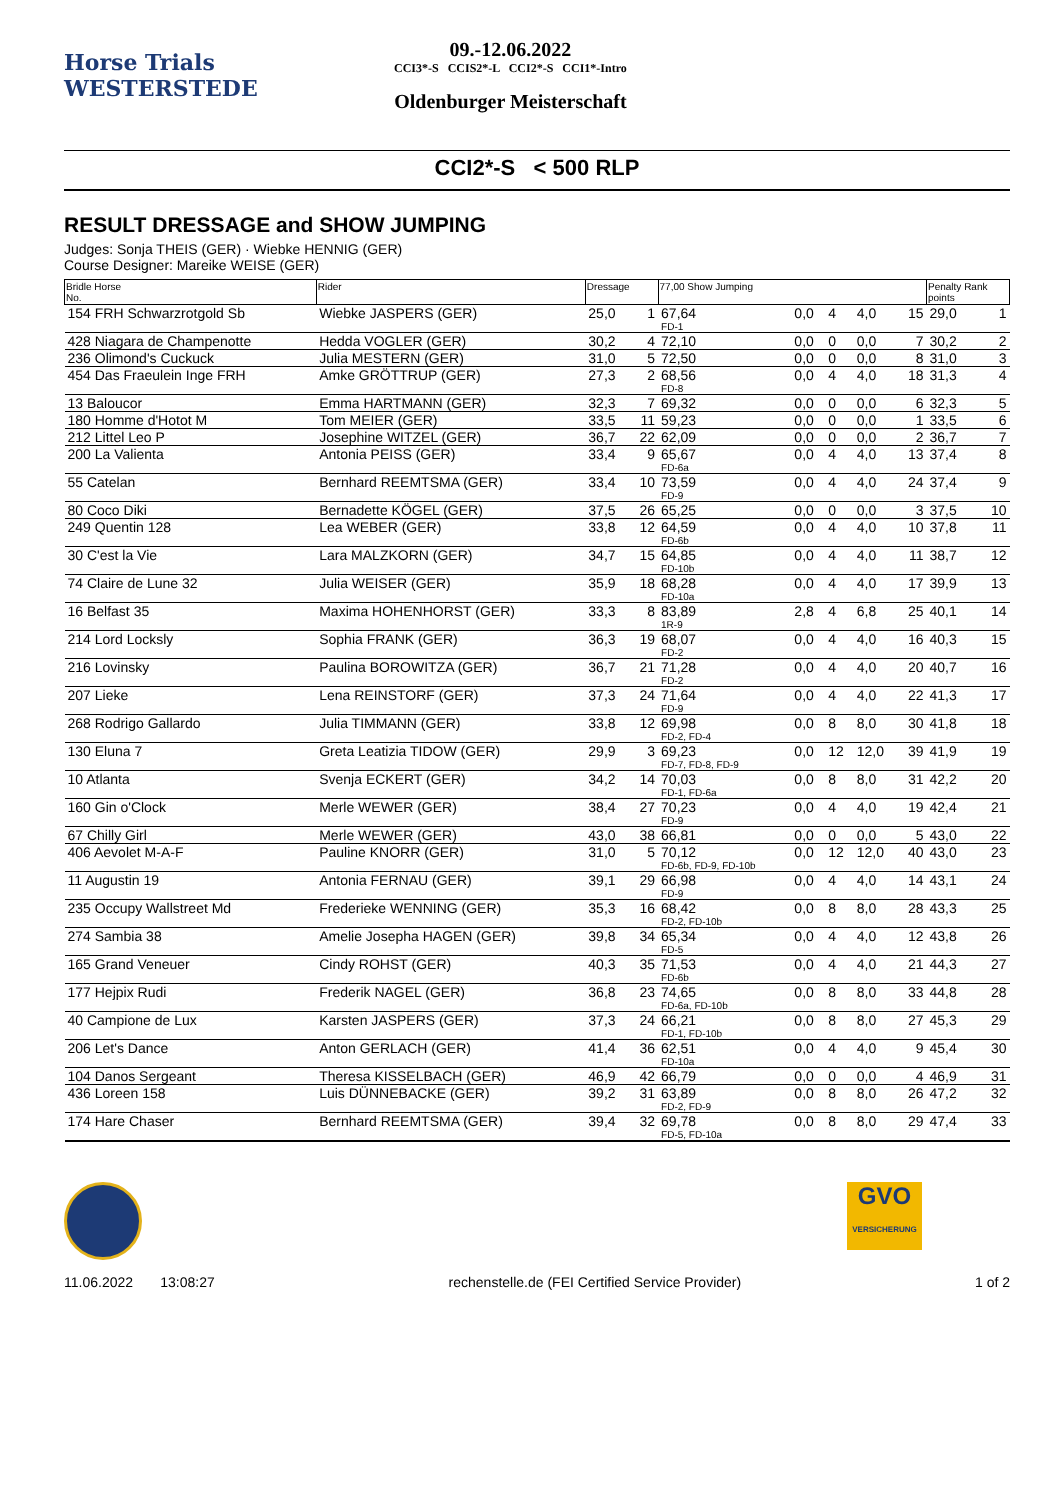Horse Trials
WESTERSTEDE
09.-12.06.2022
CCI3*-S CCIS2*-L CCI2*-S CCI1*-Intro
Oldenburger Meisterschaft
CCI2*-S < 500 RLP
RESULT DRESSAGE and SHOW JUMPING
Judges: Sonja THEIS (GER) · Wiebke HENNIG (GER)
Course Designer: Mareike WEISE (GER)
| Bridle Horse No. | Rider | Dressage | | 77,00 Show Jumping | | | | | Penalty Rank points | |
| --- | --- | --- | --- | --- | --- | --- | --- | --- | --- | --- |
| 154 FRH Schwarzrotgold Sb | Wiebke JASPERS (GER) | 25,0 | 1 | 67,64 FD-1 | 0,0 | 4 | 4,0 | 15 | 29,0 | 1 |
| 428 Niagara de Champenotte | Hedda VOGLER (GER) | 30,2 | 4 | 72,10 | 0,0 | 0 | 0,0 | 7 | 30,2 | 2 |
| 236 Olimond's Cuckuck | Julia MESTERN (GER) | 31,0 | 5 | 72,50 | 0,0 | 0 | 0,0 | 8 | 31,0 | 3 |
| 454 Das Fraeulein Inge FRH | Amke GRÖTTRUP (GER) | 27,3 | 2 | 68,56 FD-8 | 0,0 | 4 | 4,0 | 18 | 31,3 | 4 |
| 13 Baloucor | Emma HARTMANN (GER) | 32,3 | 7 | 69,32 | 0,0 | 0 | 0,0 | 6 | 32,3 | 5 |
| 180 Homme d'Hotot M | Tom MEIER (GER) | 33,5 | 11 | 59,23 | 0,0 | 0 | 0,0 | 1 | 33,5 | 6 |
| 212 Littel Leo P | Josephine WITZEL (GER) | 36,7 | 22 | 62,09 | 0,0 | 0 | 0,0 | 2 | 36,7 | 7 |
| 200 La Valienta | Antonia PEISS (GER) | 33,4 | 9 | 65,67 FD-6a | 0,0 | 4 | 4,0 | 13 | 37,4 | 8 |
| 55 Catelan | Bernhard REEMTSMA (GER) | 33,4 | 10 | 73,59 FD-9 | 0,0 | 4 | 4,0 | 24 | 37,4 | 9 |
| 80 Coco Diki | Bernadette KÖGEL (GER) | 37,5 | 26 | 65,25 | 0,0 | 0 | 0,0 | 3 | 37,5 | 10 |
| 249 Quentin 128 | Lea WEBER (GER) | 33,8 | 12 | 64,59 FD-6b | 0,0 | 4 | 4,0 | 10 | 37,8 | 11 |
| 30 C'est la Vie | Lara MALZKORN (GER) | 34,7 | 15 | 64,85 FD-10b | 0,0 | 4 | 4,0 | 11 | 38,7 | 12 |
| 74 Claire de Lune 32 | Julia WEISER (GER) | 35,9 | 18 | 68,28 FD-10a | 0,0 | 4 | 4,0 | 17 | 39,9 | 13 |
| 16 Belfast 35 | Maxima HOHENHORST (GER) | 33,3 | 8 | 83,89 1R-9 | 2,8 | 4 | 6,8 | 25 | 40,1 | 14 |
| 214 Lord Locksly | Sophia FRANK (GER) | 36,3 | 19 | 68,07 FD-2 | 0,0 | 4 | 4,0 | 16 | 40,3 | 15 |
| 216 Lovinsky | Paulina BOROWITZA (GER) | 36,7 | 21 | 71,28 FD-2 | 0,0 | 4 | 4,0 | 20 | 40,7 | 16 |
| 207 Lieke | Lena REINSTORF (GER) | 37,3 | 24 | 71,64 FD-9 | 0,0 | 4 | 4,0 | 22 | 41,3 | 17 |
| 268 Rodrigo Gallardo | Julia TIMMANN (GER) | 33,8 | 12 | 69,98 FD-2, FD-4 | 0,0 | 8 | 8,0 | 30 | 41,8 | 18 |
| 130 Eluna 7 | Greta Leatizia TIDOW (GER) | 29,9 | 3 | 69,23 FD-7, FD-8, FD-9 | 0,0 | 12 | 12,0 | 39 | 41,9 | 19 |
| 10 Atlanta | Svenja ECKERT (GER) | 34,2 | 14 | 70,03 FD-1, FD-6a | 0,0 | 8 | 8,0 | 31 | 42,2 | 20 |
| 160 Gin o'Clock | Merle WEWER (GER) | 38,4 | 27 | 70,23 FD-9 | 0,0 | 4 | 4,0 | 19 | 42,4 | 21 |
| 67 Chilly Girl | Merle WEWER (GER) | 43,0 | 38 | 66,81 | 0,0 | 0 | 0,0 | 5 | 43,0 | 22 |
| 406 Aevolet M-A-F | Pauline KNORR (GER) | 31,0 | 5 | 70,12 FD-6b, FD-9, FD-10b | 0,0 | 12 | 12,0 | 40 | 43,0 | 23 |
| 11 Augustin 19 | Antonia FERNAU (GER) | 39,1 | 29 | 66,98 FD-9 | 0,0 | 4 | 4,0 | 14 | 43,1 | 24 |
| 235 Occupy Wallstreet Md | Frederieke WENNING (GER) | 35,3 | 16 | 68,42 FD-2, FD-10b | 0,0 | 8 | 8,0 | 28 | 43,3 | 25 |
| 274 Sambia 38 | Amelie Josepha HAGEN (GER) | 39,8 | 34 | 65,34 FD-5 | 0,0 | 4 | 4,0 | 12 | 43,8 | 26 |
| 165 Grand Veneuer | Cindy ROHST (GER) | 40,3 | 35 | 71,53 FD-6b | 0,0 | 4 | 4,0 | 21 | 44,3 | 27 |
| 177 Hejpix Rudi | Frederik NAGEL (GER) | 36,8 | 23 | 74,65 FD-6a, FD-10b | 0,0 | 8 | 8,0 | 33 | 44,8 | 28 |
| 40 Campione de Lux | Karsten JASPERS (GER) | 37,3 | 24 | 66,21 FD-1, FD-10b | 0,0 | 8 | 8,0 | 27 | 45,3 | 29 |
| 206 Let's Dance | Anton GERLACH (GER) | 41,4 | 36 | 62,51 FD-10a | 0,0 | 4 | 4,0 | 9 | 45,4 | 30 |
| 104 Danos Sergeant | Theresa KISSELBACH (GER) | 46,9 | 42 | 66,79 | 0,0 | 0 | 0,0 | 4 | 46,9 | 31 |
| 436 Loreen 158 | Luis DÜNNEBACKE (GER) | 39,2 | 31 | 63,89 FD-2, FD-9 | 0,0 | 8 | 8,0 | 26 | 47,2 | 32 |
| 174 Hare Chaser | Bernhard REEMTSMA (GER) | 39,4 | 32 | 69,78 FD-5, FD-10a | 0,0 | 8 | 8,0 | 29 | 47,4 | 33 |
GVO
VERSICHERUNG
11.06.2022 13:08:27 rechenstelle.de (FEI Certified Service Provider) 1 of 2